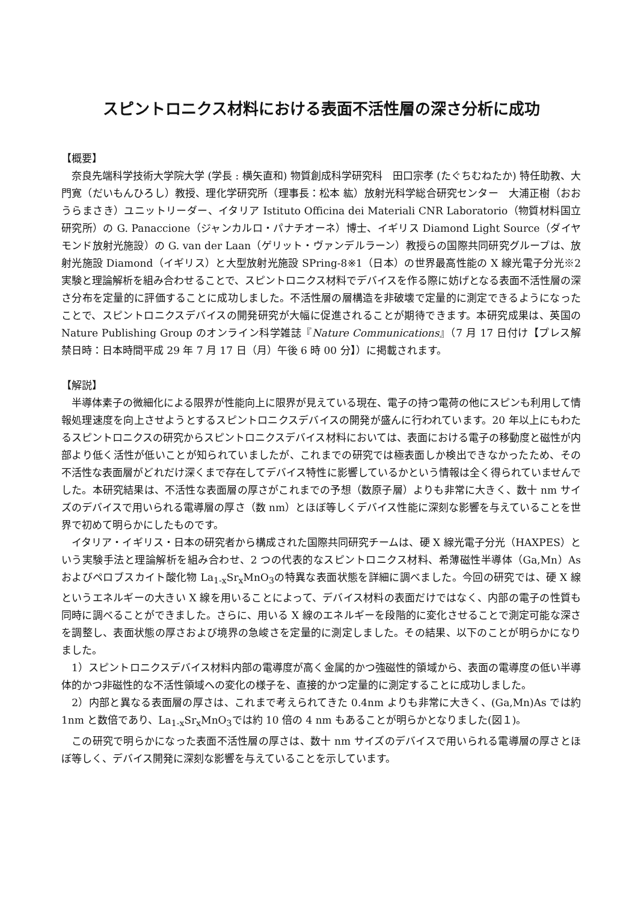スピントロニクス材料における表面不活性層の深さ分析に成功
【概要】
　奈良先端科学技術大学院大学 (学長 : 横矢直和) 物質創成科学研究科　田口宗孝 (たぐちむねたか) 特任助教、大門寛（だいもんひろし）教授、理化学研究所（理事長：松本 紘）放射光科学総合研究センター　大浦正樹（おおうらまさき）ユニットリーダー、イタリア Istituto Officina dei Materiali CNR Laboratorio（物質材料国立研究所）の G. Panaccione（ジャンカルロ・パナチオーネ）博士、イギリス Diamond Light Source（ダイヤモンド放射光施設）の G. van der Laan（ゲリット・ヴァンデルラーン）教授らの国際共同研究グループは、放射光施設 Diamond（イギリス）と大型放射光施設 SPring-8※1（日本）の世界最高性能の X 線光電子分光※2 実験と理論解析を組み合わせることで、スピントロニクス材料でデバイスを作る際に妨げとなる表面不活性層の深さ分布を定量的に評価することに成功しました。不活性層の層構造を非破壊で定量的に測定できるようになったことで、スピントロニクスデバイスの開発研究が大幅に促進されることが期待できます。本研究成果は、英国の Nature Publishing Group のオンライン科学雑誌『Nature Communications』（7 月 17 日付け【プレス解禁日時：日本時間平成 29 年 7 月 17 日（月）午後 6 時 00 分】）に掲載されます。
【解説】
　半導体素子の微細化による限界が性能向上に限界が見えている現在、電子の持つ電荷の他にスピンも利用して情報処理速度を向上させようとするスピントロニクスデバイスの開発が盛んに行われています。20 年以上にもわたるスピントロニクスの研究からスピントロニクスデバイス材料においては、表面における電子の移動度と磁性が内部より低く活性が低いことが知られていましたが、これまでの研究では極表面しか検出できなかったため、その不活性な表面層がどれだけ深くまで存在してデバイス特性に影響しているかという情報は全く得られていませんでした。本研究結果は、不活性な表面層の厚さがこれまでの予想（数原子層）よりも非常に大きく、数十 nm サイズのデバイスで用いられる電導層の厚さ（数 nm）とほぼ等しくデバイス性能に深刻な影響を与えていることを世界で初めて明らかにしたものです。
　イタリア・イギリス・日本の研究者から構成された国際共同研究チームは、硬 X 線光電子分光（HAXPES）という実験手法と理論解析を組み合わせ、2 つの代表的なスピントロニクス材料、希薄磁性半導体（Ga,Mn）As およびペロブスカイト酸化物 La<sub>1-x</sub>Sr<sub>x</sub>MnO<sub>3</sub>の特異な表面状態を詳細に調べました。今回の研究では、硬 X 線というエネルギーの大きい X 線を用いることによって、デバイス材料の表面だけではなく、内部の電子の性質も同時に調べることができました。さらに、用いる X 線のエネルギーを段階的に変化させることで測定可能な深さを調整し、表面状態の厚さおよび境界の急峻さを定量的に測定しました。その結果、以下のことが明らかになりました。
　1）スピントロニクスデバイス材料内部の電導度が高く金属的かつ強磁性的領域から、表面の電導度の低い半導体的かつ非磁性的な不活性領域への変化の様子を、直接的かつ定量的に測定することに成功しました。
　2）内部と異なる表面層の厚さは、これまで考えられてきた 0.4nm よりも非常に大きく、(Ga,Mn)As では約 1nm と数倍であり、La<sub>1-x</sub>Sr<sub>x</sub>MnO<sub>3</sub>では約 10 倍の 4 nm もあることが明らかとなりました(図１)。
　この研究で明らかになった表面不活性層の厚さは、数十 nm サイズのデバイスで用いられる電導層の厚さとほぼ等しく、デバイス開発に深刻な影響を与えていることを示しています。